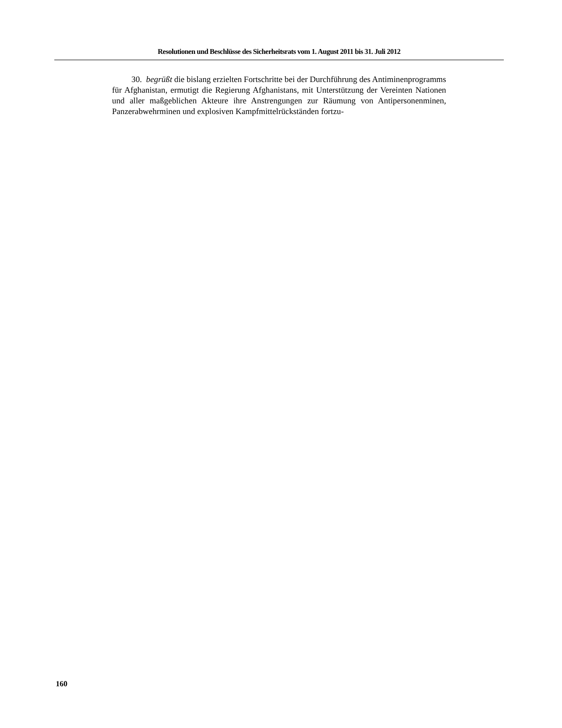Resolutionen und Beschlüsse des Sicherheitsrats vom 1. August 2011 bis 31. Juli 2012
30. begrüßt die bislang erzielten Fortschritte bei der Durchführung des Antiminen­programms für Afghanistan, ermutigt die Regierung Afghanistans, mit Unterstützung der Vereinten Nationen und aller maßgeblichen Akteure ihre Anstrengungen zur Räumung von Antipersonenminen, Panzerabwehrminen und explosiven Kampfmittelrückständen fortzu-
160